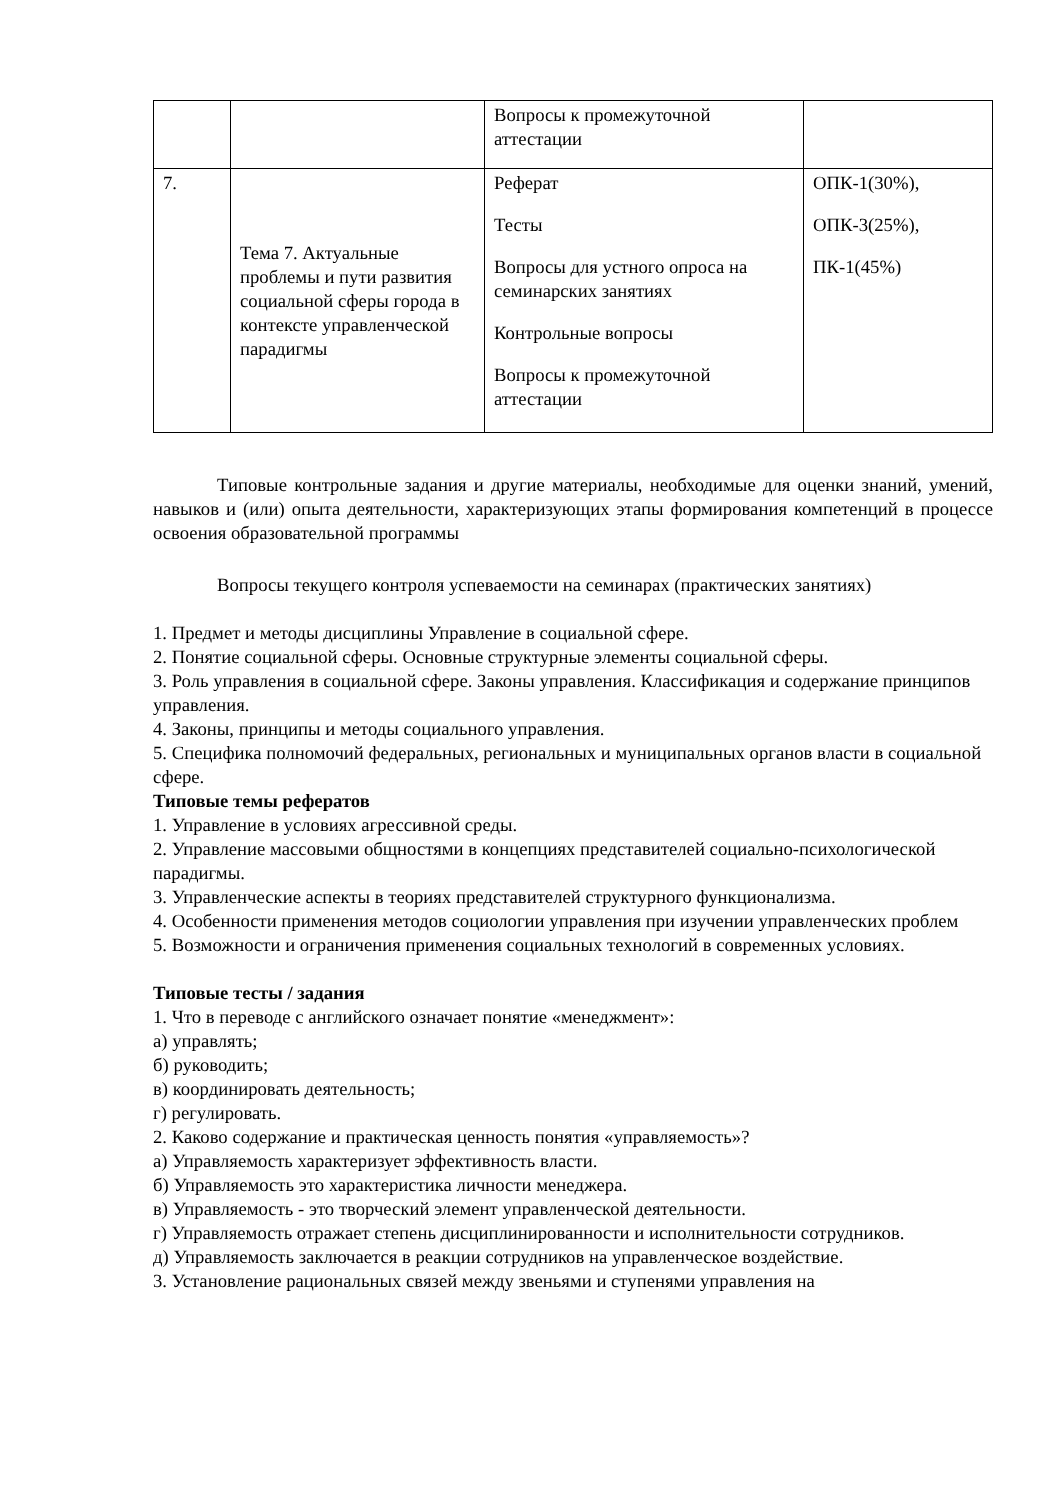| | | Вопросы к промежуточной аттестации | |
| 7. | Тема 7. Актуальные проблемы и пути развития социальной сферы города в контексте управленческой парадигмы | Реферат Тесты Вопросы для устного опроса на семинарских занятиях Контрольные вопросы Вопросы к промежуточной аттестации | ОПК-1(30%), ОПК-3(25%), ПК-1(45%) |
Типовые контрольные задания и другие материалы, необходимые для оценки знаний, умений, навыков и (или) опыта деятельности, характеризующих этапы формирования компетенций в процессе освоения образовательной программы
Вопросы текущего контроля успеваемости на семинарах (практических занятиях)
1. Предмет и методы дисциплины Управление в социальной сфере.
2. Понятие социальной сферы. Основные структурные элементы социальной сферы.
3. Роль управления в социальной сфере. Законы управления. Классификация и содержание принципов управления.
4. Законы, принципы и методы социального управления.
5. Специфика полномочий федеральных, региональных и муниципальных органов власти в социальной сфере.
Типовые темы рефератов
1. Управление в условиях агрессивной среды.
2. Управление массовыми общностями в концепциях представителей социально-психологической парадигмы.
3. Управленческие аспекты в теориях представителей структурного функционализма.
4. Особенности применения методов социологии управления при изучении управленческих проблем
5. Возможности и ограничения применения социальных технологий в современных условиях.
Типовые тесты / задания
1. Что в переводе с английского означает понятие «менеджмент»:
а) управлять;
б) руководить;
в) координировать деятельность;
г) регулировать.
2. Каково содержание и практическая ценность понятия «управляемость»?
а) Управляемость характеризует эффективность власти.
б) Управляемость это характеристика личности менеджера.
в) Управляемость - это творческий элемент управленческой деятельности.
г) Управляемость отражает степень дисциплинированности и исполнительности сотрудников.
д) Управляемость заключается в реакции сотрудников на управленческое воздействие.
3. Установление рациональных связей между звеньями и ступенями управления на